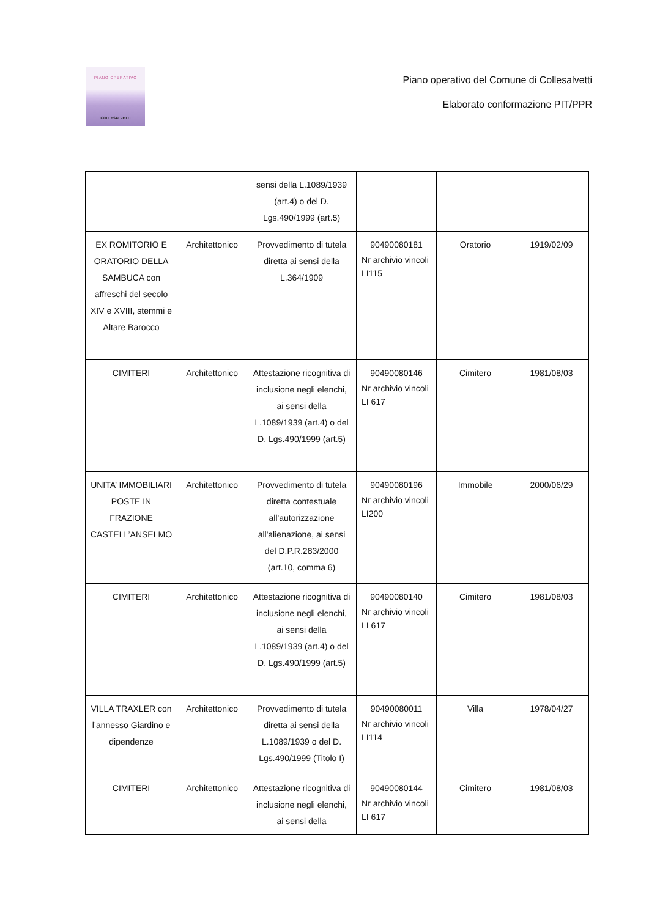PIANO OPERATIVO
COLLESALVETTI
Piano operativo del Comune di Collesalvetti
Elaborato conformazione PIT/PPR
| | | sensi della L.1089/1939 (art.4) o del D. Lgs.490/1999 (art.5) | | | |
| EX ROMITORIO E ORATORIO DELLA SAMBUCA con affreschi del secolo XIV e XVIII, stemmi e Altare Barocco | Architettonico | Provvedimento di tutela diretta ai sensi della L.364/1909 | 90490080181 Nr archivio vincoli LI115 | Oratorio | 1919/02/09 |
| CIMITERI | Architettonico | Attestazione ricognitiva di inclusione negli elenchi, ai sensi della L.1089/1939 (art.4) o del D. Lgs.490/1999 (art.5) | 90490080146 Nr archivio vincoli LI 617 | Cimitero | 1981/08/03 |
| UNITA’ IMMOBILIARI POSTE IN FRAZIONE CASTELL’ANSELMO | Architettonico | Provvedimento di tutela diretta contestuale all'autorizzazione all'alienazione, ai sensi del D.P.R.283/2000 (art.10, comma 6) | 90490080196 Nr archivio vincoli LI200 | Immobile | 2000/06/29 |
| CIMITERI | Architettonico | Attestazione ricognitiva di inclusione negli elenchi, ai sensi della L.1089/1939 (art.4) o del D. Lgs.490/1999 (art.5) | 90490080140 Nr archivio vincoli LI 617 | Cimitero | 1981/08/03 |
| VILLA TRAXLER con l’annesso Giardino e dipendenze | Architettonico | Provvedimento di tutela diretta ai sensi della L.1089/1939 o del D. Lgs.490/1999 (Titolo I) | 90490080011 Nr archivio vincoli LI114 | Villa | 1978/04/27 |
| CIMITERI | Architettonico | Attestazione ricognitiva di inclusione negli elenchi, ai sensi della | 90490080144 Nr archivio vincoli LI 617 | Cimitero | 1981/08/03 |